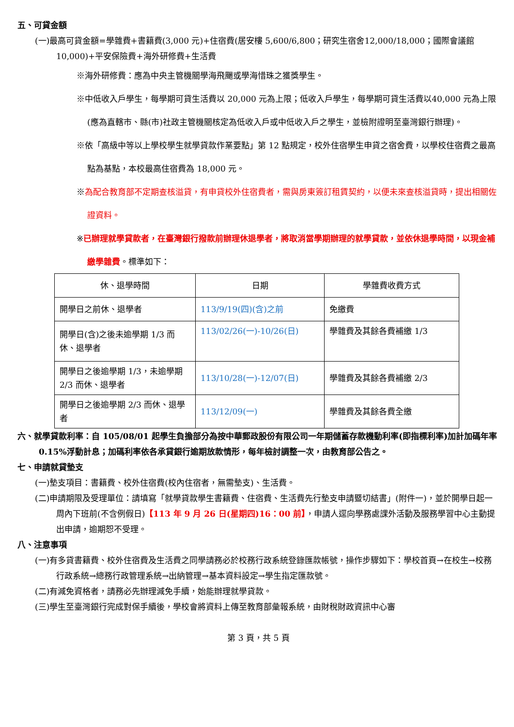五、可貸金額
(一)最高可貸金額=學雜費+書籍費(3,000 元)+住宿費(居安樓 5,600/6,800；研究生宿舍12,000/18,000；國際會議館 10,000)+平安保險費+海外研修費+生活費
※海外研修費：應為中央主管機關學海飛颺或學海惜珠之獲獎學生。
※中低收入戶學生，每學期可貸生活費以 20,000 元為上限；低收入戶學生，每學期可貸生活費以40,000 元為上限(應為直轄市、縣(市)社政主管機關核定為低收入戶或中低收入戶之學生，並檢附證明至臺灣銀行辦理)。
※依「高級中等以上學校學生就學貸款作業要點」第 12 點規定，校外住宿學生申貸之宿舍費，以學校住宿費之最高點為基點，本校最高住宿費為 18,000 元。
※為配合教育部不定期查核溢貸，有申貸校外住宿費者，需與房東簽訂租賃契約，以便未來查核溢貸時，提出相關佐證資料。
※已辦理就學貸款者，在臺灣銀行撥款前辦理休退學者，將取消當學期辦理的就學貸款，並依休退學時間，以現金補繳學雜費。標準如下：
| 休、退學時間 | 日期 | 學雜費收費方式 |
| --- | --- | --- |
| 開學日之前休、退學者 | 113/9/19(四)(含)之前 | 免繳費 |
| 開學日(含)之後未逾學期 1/3 而休、退學者 | 113/02/26(一)-10/26(日) | 學雜費及其餘各費補繳 1/3 |
| 開學日之後逾學期 1/3，未逾學期 2/3 而休、退學者 | 113/10/28(一)-12/07(日) | 學雜費及其餘各費補繳 2/3 |
| 開學日之後逾學期 2/3 而休、退學者 | 113/12/09(一) | 學雜費及其餘各費全繳 |
六、就學貸款利率：自 105/08/01 起學生負擔部分為按中華郵政股份有限公司一年期儲蓄存款機動利率(即指標利率)加計加碼年率 0.15%浮動計息；加碼利率依各承貸銀行逾期放款情形，每年檢討調整一次，由教育部公告之。
七、申請就貸墊支
(一)墊支項目：書籍費、校外住宿費(校內住宿者，無需墊支)、生活費。
(二)申請期限及受理單位：請填寫「就學貸款學生書籍費、住宿費、生活費先行墊支申請暨切結書」(附件一)，並於開學日起一周內下班前(不含例假日)【113 年 9 月 26 日(星期四)16：00 前】，申請人逕向學務處課外活動及服務學習中心主動提出申請，逾期恕不受理。
八、注意事項
(一)有多貸書籍費、校外住宿費及生活費之同學請務必於校務行政系統登錄匯款帳號，操作步驟如下：學校首頁→在校生→校務行政系統→總務行政管理系統→出納管理→基本資料設定→學生指定匯款號。
(二)有減免資格者，請務必先辦理減免手續，始能辦理就學貸款。
(三)學生至臺灣銀行完成對保手續後，學校會將資料上傳至教育部彙報系統，由財稅財政資訊中心審
第 3 頁，共 5 頁